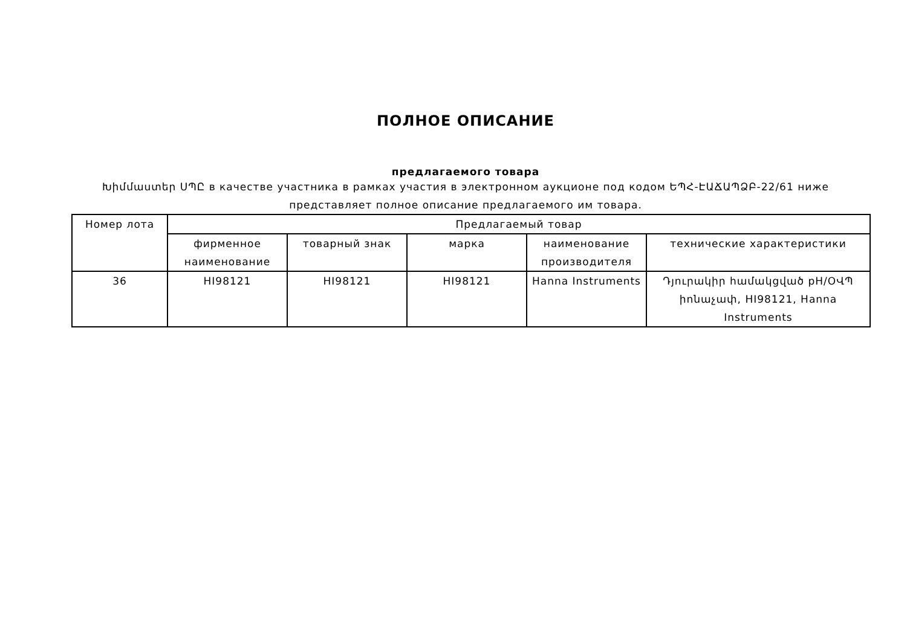ПОЛНОЕ ОПИСАНИЕ
предлагаемого товара
Խիմմաստեր ՍՊԸ в качестве участника в рамках участия в электронном аукционе под кодом ԵՊՀ-ԷԱՃԱՊՁԲ-22/61 ниже представляет полное описание предлагаемого им товара.
| Номер лота | Предлагаемый товар | | | | |
| --- | --- | --- | --- | --- | --- |
| | фирменное наименование | товарный знак | марка | наименование производителя | технические характеристики |
| 36 | HI98121 | HI98121 | HI98121 | Hanna Instruments | Դյուրակիր համակցված pH/ՕՎՊ իոնաչափ, HI98121, Hanna Instruments |